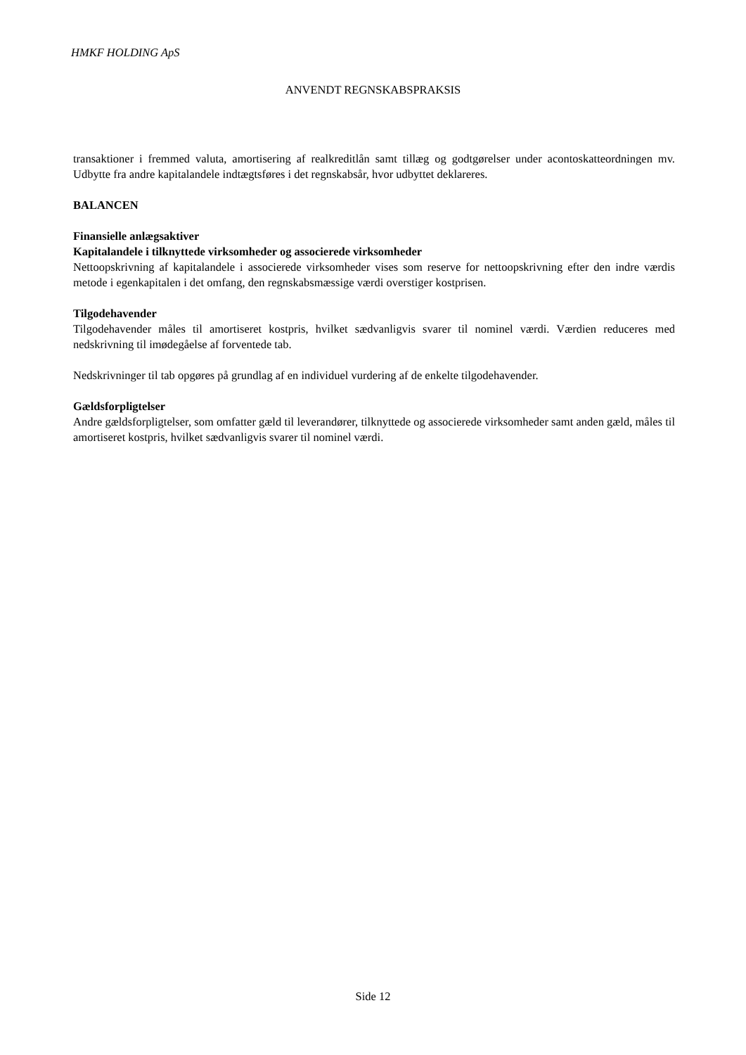HMKF HOLDING ApS
ANVENDT REGNSKABSPRAKSIS
transaktioner i fremmed valuta, amortisering af realkreditlån samt tillæg og godtgørelser under acontoskatteordningen mv. Udbytte fra andre kapitalandele indtægtsføres i det regnskabsår, hvor udbyttet deklareres.
BALANCEN
Finansielle anlægsaktiver
Kapitalandele i tilknyttede virksomheder og associerede virksomheder
Nettoopskrivning af kapitalandele i associerede virksomheder vises som reserve for nettoopskrivning efter den indre værdis metode i egenkapitalen i det omfang, den regnskabsmæssige værdi overstiger kostprisen.
Tilgodehavender
Tilgodehavender måles til amortiseret kostpris, hvilket sædvanligvis svarer til nominel værdi. Værdien reduceres med nedskrivning til imødegåelse af forventede tab.
Nedskrivninger til tab opgøres på grundlag af en individuel vurdering af de enkelte tilgodehavender.
Gældsforpligtelser
Andre gældsforpligtelser, som omfatter gæld til leverandører, tilknyttede og associerede virksomheder samt anden gæld, måles til amortiseret kostpris, hvilket sædvanligvis svarer til nominel værdi.
Side 12